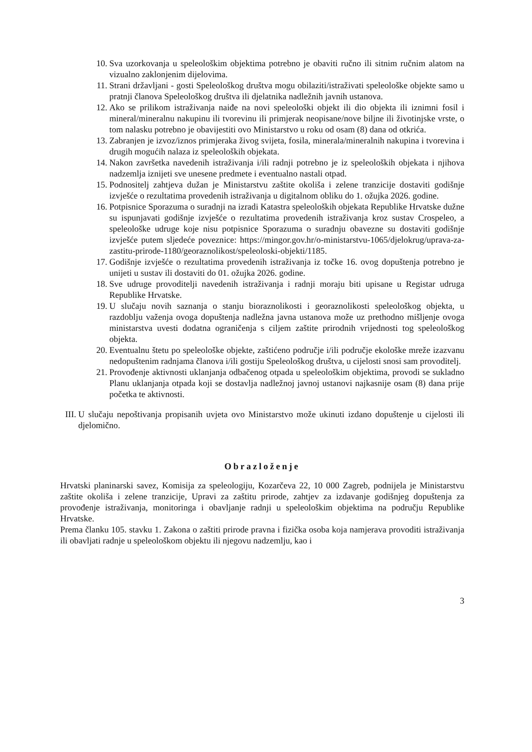10. Sva uzorkovanja u speleološkim objektima potrebno je obaviti ručno ili sitnim ručnim alatom na vizualno zaklonjenim dijelovima.
11. Strani državljani - gosti Speleološkog društva mogu obilaziti/istraživati speleološke objekte samo u pratnji članova Speleološkog društva ili djelatnika nadležnih javnih ustanova.
12. Ako se prilikom istraživanja naiđe na novi speleološki objekt ili dio objekta ili iznimni fosil i mineral/mineralnu nakupinu ili tvorevinu ili primjerak neopisane/nove biljne ili životinjske vrste, o tom nalasku potrebno je obavijestiti ovo Ministarstvo u roku od osam (8) dana od otkrića.
13. Zabranjen je izvoz/iznos primjeraka živog svijeta, fosila, minerala/mineralnih nakupina i tvorevina i drugih mogućih nalaza iz speleoloških objekata.
14. Nakon završetka navedenih istraživanja i/ili radnji potrebno je iz speleoloških objekata i njihova nadzemlja iznijeti sve unesene predmete i eventualno nastali otpad.
15. Podnositelj zahtjeva dužan je Ministarstvu zaštite okoliša i zelene tranzicije dostaviti godišnje izvješće o rezultatima provedenih istraživanja u digitalnom obliku do 1. ožujka 2026. godine.
16. Potpisnice Sporazuma o suradnji na izradi Katastra speleoloških objekata Republike Hrvatske dužne su ispunjavati godišnje izvješće o rezultatima provedenih istraživanja kroz sustav Crospeleo, a speleološke udruge koje nisu potpisnice Sporazuma o suradnju obavezne su dostaviti godišnje izvješće putem sljedeće poveznice: https://mingor.gov.hr/o-ministarstvu-1065/djelokrug/uprava-za-zastitu-prirode-1180/georaznolikost/speleoloski-objekti/1185.
17. Godišnje izvješće o rezultatima provedenih istraživanja iz točke 16. ovog dopuštenja potrebno je unijeti u sustav ili dostaviti do 01. ožujka 2026. godine.
18. Sve udruge provoditelji navedenih istraživanja i radnji moraju biti upisane u Registar udruga Republike Hrvatske.
19. U slučaju novih saznanja o stanju bioraznolikosti i georaznolikosti speleološkog objekta, u razdoblju važenja ovoga dopuštenja nadležna javna ustanova može uz prethodno mišljenje ovoga ministarstva uvesti dodatna ograničenja s ciljem zaštite prirodnih vrijednosti tog speleološkog objekta.
20. Eventualnu štetu po speleološke objekte, zaštićeno područje i/ili područje ekološke mreže izazvanu nedopuštenim radnjama članova i/ili gostiju Speleološkog društva, u cijelosti snosi sam provoditelj.
21. Provođenje aktivnosti uklanjanja odbačenog otpada u speleološkim objektima, provodi se sukladno Planu uklanjanja otpada koji se dostavlja nadležnoj javnoj ustanovi najkasnije osam (8) dana prije početka te aktivnosti.
III. U slučaju nepoštivanja propisanih uvjeta ovo Ministarstvo može ukinuti izdano dopuštenje u cijelosti ili djelomično.
Obrazloženje
Hrvatski planinarski savez, Komisija za speleologiju, Kozarčeva 22, 10 000 Zagreb, podnijela je Ministarstvu zaštite okoliša i zelene tranzicije, Upravi za zaštitu prirode, zahtjev za izdavanje godišnjeg dopuštenja za provođenje istraživanja, monitoringa i obavljanje radnji u speleološkim objektima na području Republike Hrvatske.
Prema članku 105. stavku 1. Zakona o zaštiti prirode pravna i fizička osoba koja namjerava provoditi istraživanja ili obavljati radnje u speleološkom objektu ili njegovu nadzemlju, kao i
3